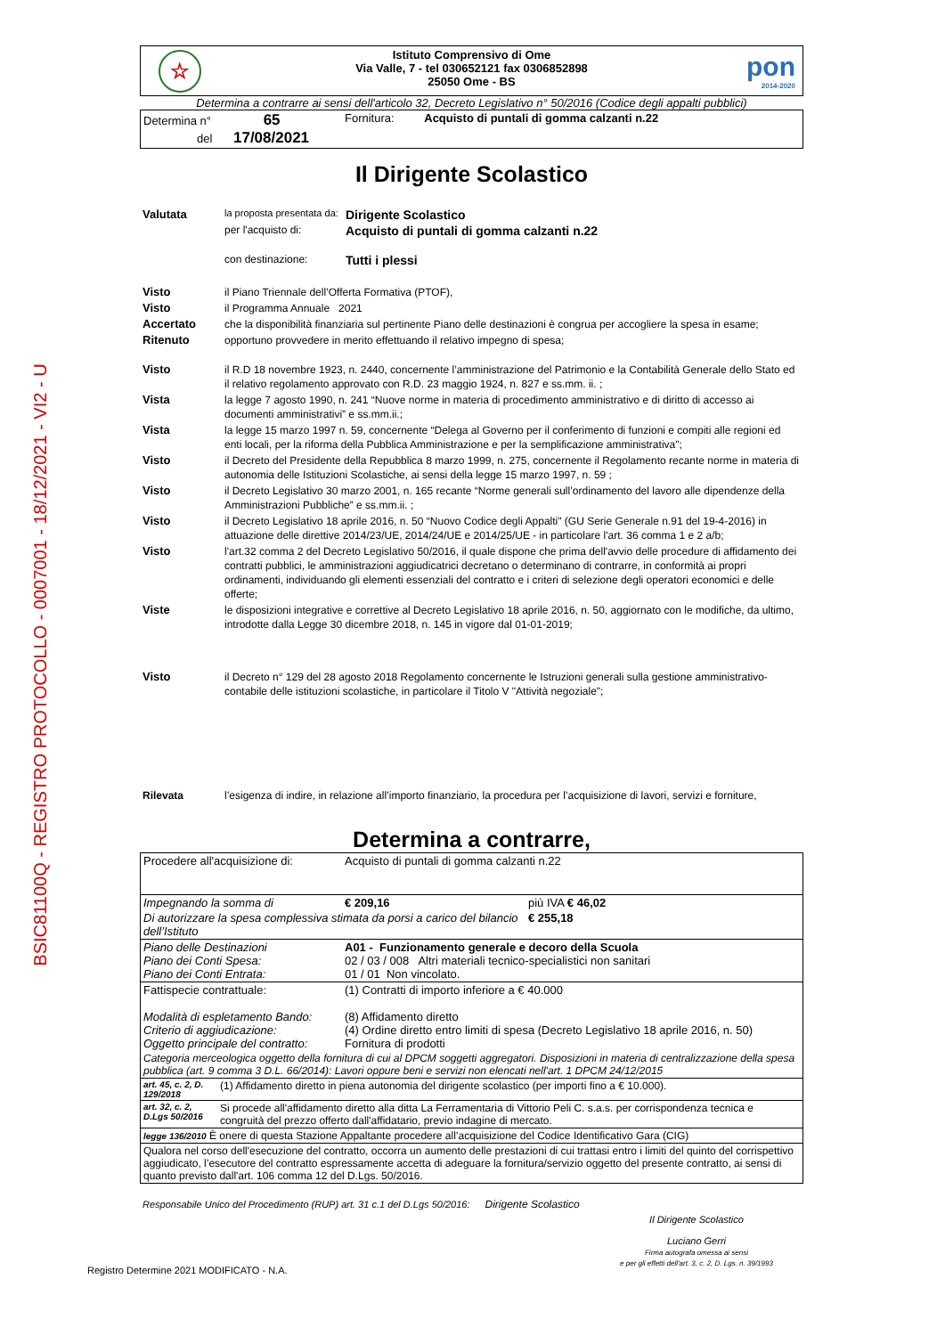BSIC81100Q - REGISTRO PROTOCOLLO - 0007001 - 18/12/2021 - VI2 - U
☆
pon
2014-2020
Istituto Comprensivo di Ome
Via Valle, 7 - tel 030652121 fax 0306852898
25050 Ome - BS
Determina a contrarre ai sensi dell'articolo 32, Decreto Legislativo n° 50/2016 (Codice degli appalti pubblici)
| Determina n° 65 del 17/08/2021 | Fornitura: Acquisto di puntali di gomma calzanti n.22 |
Il Dirigente Scolastico
| Valutata | la proposta presentata da: | Dirigente Scolastico |
| | per l'acquisto di: | Acquisto di puntali di gomma calzanti n.22 |
| | con destinazione: | Tutti i plessi |
| Visto | il Piano Triennale dell’Offerta Formativa (PTOF), |
| Visto | il Programma Annuale 2021 |
| Accertato | che la disponibilità finanziaria sul pertinente Piano delle destinazioni è congrua per accogliere la spesa in esame; |
| Ritenuto | opportuno provvedere in merito effettuando il relativo impegno di spesa; |
| Visto | il R.D 18 novembre 1923, n. 2440, concernente l’amministrazione del Patrimonio e la Contabilità Generale dello Stato ed il relativo regolamento approvato con R.D. 23 maggio 1924, n. 827 e ss.mm. ii. ; |
| Vista | la legge 7 agosto 1990, n. 241 “Nuove norme in materia di procedimento amministrativo e di diritto di accesso ai documenti amministrativi” e ss.mm.ii.; |
| Vista | la legge 15 marzo 1997 n. 59, concernente “Delega al Governo per il conferimento di funzioni e compiti alle regioni ed enti locali, per la riforma della Pubblica Amministrazione e per la semplificazione amministrativa"; |
| Visto | il Decreto del Presidente della Repubblica 8 marzo 1999, n. 275, concernente il Regolamento recante norme in materia di autonomia delle Istituzioni Scolastiche, ai sensi della legge 15 marzo 1997, n. 59 ; |
| Visto | il Decreto Legislativo 30 marzo 2001, n. 165 recante “Norme generali sull’ordinamento del lavoro alle dipendenze della Amministrazioni Pubbliche” e ss.mm.ii. ; |
| Visto | il Decreto Legislativo 18 aprile 2016, n. 50 “Nuovo Codice degli Appalti" (GU Serie Generale n.91 del 19-4-2016) in attuazione delle direttive 2014/23/UE, 2014/24/UE e 2014/25/UE - in particolare l'art. 36 comma 1 e 2 a/b; |
| Visto | l'art.32 comma 2 del Decreto Legislativo 50/2016, il quale dispone che prima dell'avvio delle procedure di affidamento dei contratti pubblici, le amministrazioni aggiudicatrici decretano o determinano di contrarre, in conformità ai propri ordinamenti, individuando gli elementi essenziali del contratto e i criteri di selezione degli operatori economici e delle offerte; |
| Viste | le disposizioni integrative e correttive al Decreto Legislativo 18 aprile 2016, n. 50, aggiornato con le modifiche, da ultimo, introdotte dalla Legge 30 dicembre 2018, n. 145 in vigore dal 01-01-2019; |
| Visto | il Decreto n° 129 del 28 agosto 2018 Regolamento concernente le Istruzioni generali sulla gestione amministrativo-contabile delle istituzioni scolastiche, in particolare il Titolo V "Attività negoziale"; |
| Rilevata | l’esigenza di indire, in relazione all’importo finanziario, la procedura per l’acquisizione di lavori, servizi e forniture, |
Determina a contrarre,
| Procedere all'acquisizione di: | Acquisto di puntali di gomma calzanti n.22 | |
| Impegnando la somma di | € 209,16 | più IVA € 46,02 |
| Di autorizzare la spesa complessiva stimata da porsi a carico del bilancio dell’Istituto | | € 255,18 |
| Piano delle Destinazioni Piano dei Conti Spesa: Piano dei Conti Entrata: | A01 - Funzionamento generale e decoro della Scuola 02 / 03 / 008 Altri materiali tecnico-specialistici non sanitari 01 / 01 Non vincolato. | |
| Fattispecie contrattuale: Modalità di espletamento Bando: Criterio di aggiudicazione: Oggetto principale del contratto: | (1) Contratti di importo inferiore a € 40.000 (8) Affidamento diretto (4) Ordine diretto entro limiti di spesa (Decreto Legislativo 18 aprile 2016, n. 50) Fornitura di prodotti | |
| Categoria merceologica oggetto della fornitura di cui al DPCM soggetti aggregatori. Disposizioni in materia di centralizzazione della spesa pubblica (art. 9 comma 3 D.L. 66/2014): Lavori oppure beni e servizi non elencati nell'art. 1 DPCM 24/12/2015 | | |
| art. 45, c. 2, D. 129/2018 | (1) Affidamento diretto in piena autonomia del dirigente scolastico (per importi fino a € 10.000). |
| art. 32, c. 2, D.Lgs 50/2016 | Si procede all'affidamento diretto alla ditta La Ferramentaria di Vittorio Peli C. s.a.s. per corrispondenza tecnica e congruità del prezzo offerto dall'affidatario, previo indagine di mercato. |
| legge 136/2010 È onere di questa Stazione Appaltante procedere all’acquisizione del Codice Identificativo Gara (CIG) | |
| Qualora nel corso dell'esecuzione del contratto, occorra un aumento delle prestazioni di cui trattasi entro i limiti del quinto del corrispettivo aggiudicato, l’esecutore del contratto espressamente accetta di adeguare la fornitura/servizio oggetto del presente contratto, ai sensi di quanto previsto dall'art. 106 comma 12 del D.Lgs. 50/2016. | |
Responsabile Unico del Procedimento (RUP) art. 31 c.1 del D.Lgs 50/2016: Dirigente Scolastico
Il Dirigente Scolastico
Luciano Gerri
Firma autografa omessa ai sensi
e per gli effetti dell'art. 3, c. 2, D. Lgs. n. 39/1993
Registro Determine 2021 MODIFICATO - N.A.